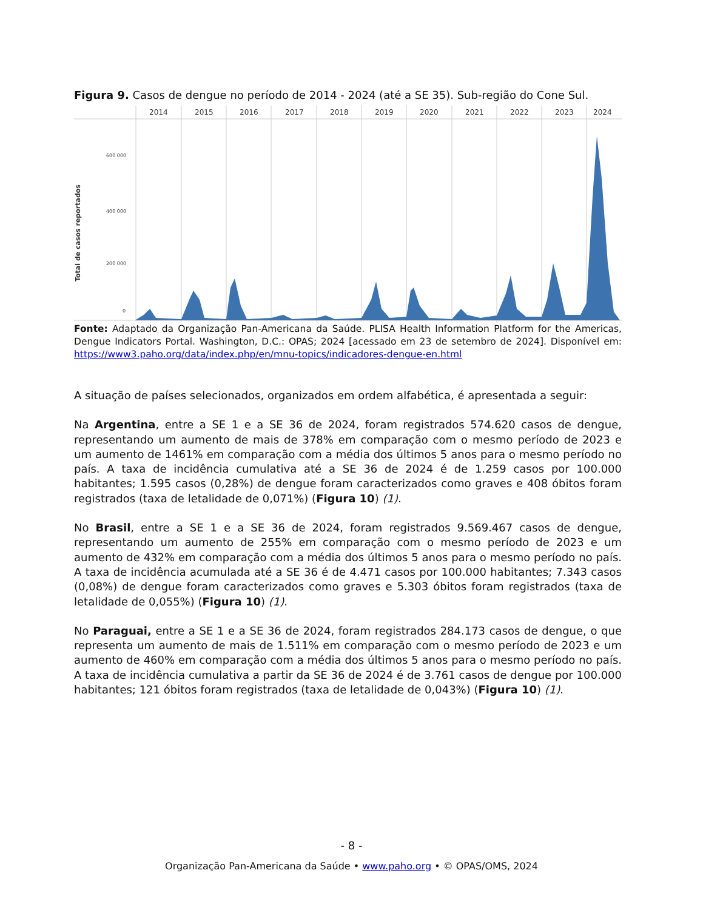Figura 9. Casos de dengue no período de 2014 - 2024 (até a SE 35). Sub-região do Cone Sul.
2014
2015
2016
2017
2018
2019
2020
2021
2022
2023
2024
600 000
400 000
200 000
0
Total de casos reportados
Fonte: Adaptado da Organização Pan-Americana da Saúde. PLISA Health Information Platform for the Americas, Dengue Indicators Portal. Washington, D.C.: OPAS; 2024 [acessado em 23 de setembro de 2024]. Disponível em: https://www3.paho.org/data/index.php/en/mnu-topics/indicadores-dengue-en.html
A situação de países selecionados, organizados em ordem alfabética, é apresentada a seguir:
Na Argentina, entre a SE 1 e a SE 36 de 2024, foram registrados 574.620 casos de dengue, representando um aumento de mais de 378% em comparação com o mesmo período de 2023 e um aumento de 1461% em comparação com a média dos últimos 5 anos para o mesmo período no país. A taxa de incidência cumulativa até a SE 36 de 2024 é de 1.259 casos por 100.000 habitantes; 1.595 casos (0,28%) de dengue foram caracterizados como graves e 408 óbitos foram registrados (taxa de letalidade de 0,071%) (Figura 10) (1).
No Brasil, entre a SE 1 e a SE 36 de 2024, foram registrados 9.569.467 casos de dengue, representando um aumento de 255% em comparação com o mesmo período de 2023 e um aumento de 432% em comparação com a média dos últimos 5 anos para o mesmo período no país. A taxa de incidência acumulada até a SE 36 é de 4.471 casos por 100.000 habitantes; 7.343 casos (0,08%) de dengue foram caracterizados como graves e 5.303 óbitos foram registrados (taxa de letalidade de 0,055%) (Figura 10) (1).
No Paraguai, entre a SE 1 e a SE 36 de 2024, foram registrados 284.173 casos de dengue, o que representa um aumento de mais de 1.511% em comparação com o mesmo período de 2023 e um aumento de 460% em comparação com a média dos últimos 5 anos para o mesmo período no país. A taxa de incidência cumulativa a partir da SE 36 de 2024 é de 3.761 casos de dengue por 100.000 habitantes; 121 óbitos foram registrados (taxa de letalidade de 0,043%) (Figura 10) (1).
- 8 -
Organização Pan-Americana da Saúde • www.paho.org • © OPAS/OMS, 2024